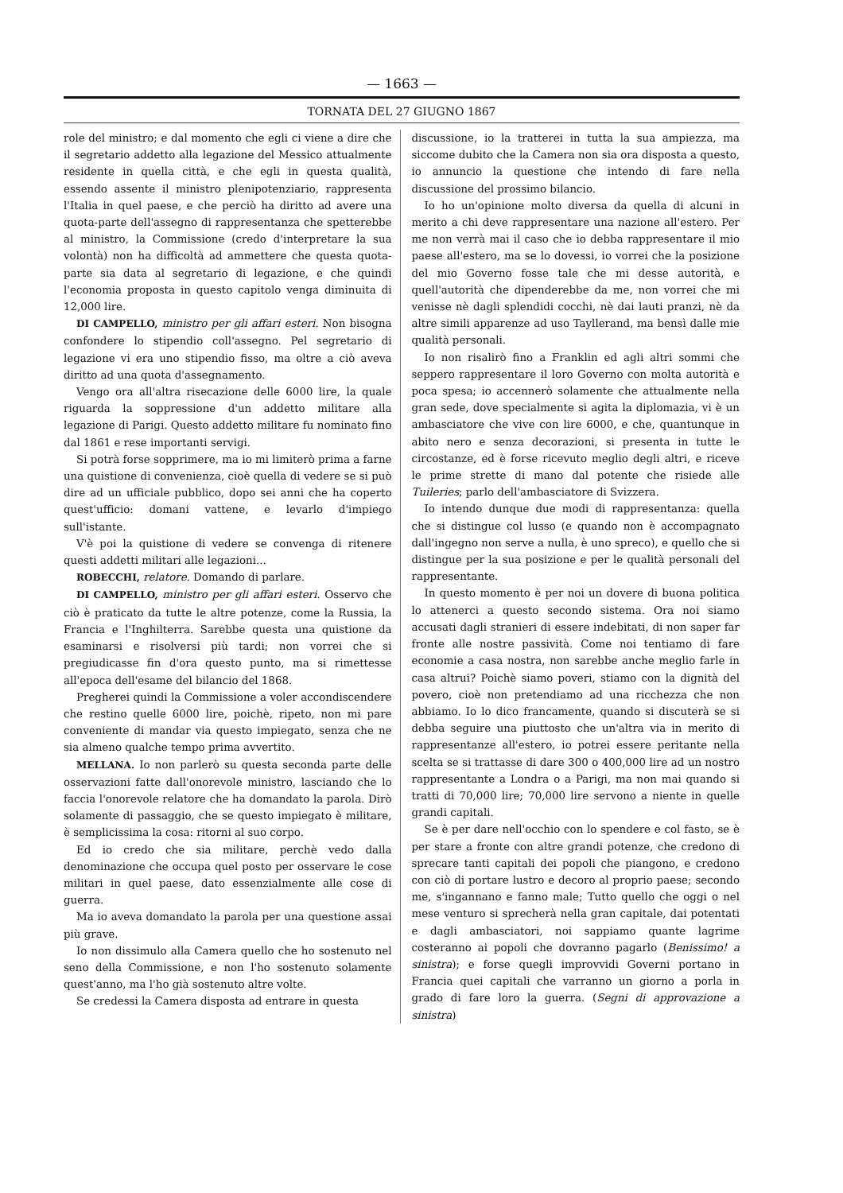— 1663 —
TORNATA DEL 27 GIUGNO 1867
role del ministro; e dal momento che egli ci viene a dire che il segretario addetto alla legazione del Messico attualmente residente in quella città, e che egli in questa qualità, essendo assente il ministro plenipotenziario, rappresenta l'Italia in quel paese, e che perciò ha diritto ad avere una quota-parte dell'assegno di rappresentanza che spetterebbe al ministro, la Commissione (credo d'interpretare la sua volontà) non ha difficoltà ad ammettere che questa quota-parte sia data al segretario di legazione, e che quindi l'economia proposta in questo capitolo venga diminuita di 12,000 lire.
DI CAMPELLO, ministro per gli affari esteri. Non bisogna confondere lo stipendio coll'assegno. Pel segretario di legazione vi era uno stipendio fisso, ma oltre a ciò aveva diritto ad una quota d'assegnamento.
Vengo ora all'altra risecazione delle 6000 lire, la quale riguarda la soppressione d'un addetto militare alla legazione di Parigi. Questo addetto militare fu nominato fino dal 1861 e rese importanti servigi.
Si potrà forse sopprimere, ma io mi limiterò prima a farne una quistione di convenienza, cioè quella di vedere se si può dire ad un ufficiale pubblico, dopo sei anni che ha coperto quest'ufficio: domani vattene, e levarlo d'impiego sull'istante.
V'è poi la quistione di vedere se convenga di ritenere questi addetti militari alle legazioni...
ROBECCHI, relatore. Domando di parlare.
DI CAMPELLO, ministro per gli affari esteri. Osservo che ciò è praticato da tutte le altre potenze, come la Russia, la Francia e l'Inghilterra. Sarebbe questa una quistione da esaminarsi e risolversi più tardi; non vorrei che si pregiudicasse fin d'ora questo punto, ma si rimettesse all'epoca dell'esame del bilancio del 1868.
Pregherei quindi la Commissione a voler accondiscendere che restino quelle 6000 lire, poichè, ripeto, non mi pare conveniente di mandar via questo impiegato, senza che ne sia almeno qualche tempo prima avvertito.
MELLANA. Io non parlerò su questa seconda parte delle osservazioni fatte dall'onorevole ministro, lasciando che lo faccia l'onorevole relatore che ha domandato la parola. Dirò solamente di passaggio, che se questo impiegato è militare, è semplicissima la cosa: ritorni al suo corpo.
Ed io credo che sia militare, perchè vedo dalla denominazione che occupa quel posto per osservare le cose militari in quel paese, dato essenzialmente alle cose di guerra.
Ma io aveva domandato la parola per una questione assai più grave.
Io non dissimulo alla Camera quello che ho sostenuto nel seno della Commissione, e non l'ho sostenuto solamente quest'anno, ma l'ho già sostenuto altre volte.
Se credessi la Camera disposta ad entrare in questa
discussione, io la tratterei in tutta la sua ampiezza, ma siccome dubito che la Camera non sia ora disposta a questo, io annuncio la questione che intendo di fare nella discussione del prossimo bilancio.
Io ho un'opinione molto diversa da quella di alcuni in merito a chi deve rappresentare una nazione all'estero. Per me non verrà mai il caso che io debba rappresentare il mio paese all'estero, ma se lo dovessi, io vorrei che la posizione del mio Governo fosse tale che mi desse autorità, e quell'autorità che dipenderebbe da me, non vorrei che mi venisse nè dagli splendidi cocchi, nè dai lauti pranzi, nè da altre simili apparenze ad uso Tayllerand, ma bensì dalle mie qualità personali.
Io non risalirò fino a Franklin ed agli altri sommi che seppero rappresentare il loro Governo con molta autorità e poca spesa; io accennerò solamente che attualmente nella gran sede, dove specialmente si agita la diplomazia, vi è un ambasciatore che vive con lire 6000, e che, quantunque in abito nero e senza decorazioni, si presenta in tutte le circostanze, ed è forse ricevuto meglio degli altri, e riceve le prime strette di mano dal potente che risiede alle Tuileries; parlo dell'ambasciatore di Svizzera.
Io intendo dunque due modi di rappresentanza: quella che si distingue col lusso (e quando non è accompagnato dall'ingegno non serve a nulla, è uno spreco), e quello che si distingue per la sua posizione e per le qualità personali del rappresentante.
In questo momento è per noi un dovere di buona politica lo attenerci a questo secondo sistema. Ora noi siamo accusati dagli stranieri di essere indebitati, di non saper far fronte alle nostre passività. Come noi tentiamo di fare economie a casa nostra, non sarebbe anche meglio farle in casa altrui? Poichè siamo poveri, stiamo con la dignità del povero, cioè non pretendiamo ad una ricchezza che non abbiamo. Io lo dico francamente, quando si discuterà se si debba seguire una piuttosto che un'altra via in merito di rappresentanze all'estero, io potrei essere peritante nella scelta se si trattasse di dare 300 o 400,000 lire ad un nostro rappresentante a Londra o a Parigi, ma non mai quando si tratti di 70,000 lire; 70,000 lire servono a niente in quelle grandi capitali.
Se è per dare nell'occhio con lo spendere e col fasto, se è per stare a fronte con altre grandi potenze, che credono di sprecare tanti capitali dei popoli che piangono, e credono con ciò di portare lustro e decoro al proprio paese; secondo me, s'ingannano e fanno male; Tutto quello che oggi o nel mese venturo si sprecherà nella gran capitale, dai potentati e dagli ambasciatori, noi sappiamo quante lagrime costeranno ai popoli che dovranno pagarlo (Benissimo! a sinistra); e forse quegli improvvidi Governi portano in Francia quei capitali che varranno un giorno a porla in grado di fare loro la guerra. (Segni di approvazione a sinistra)